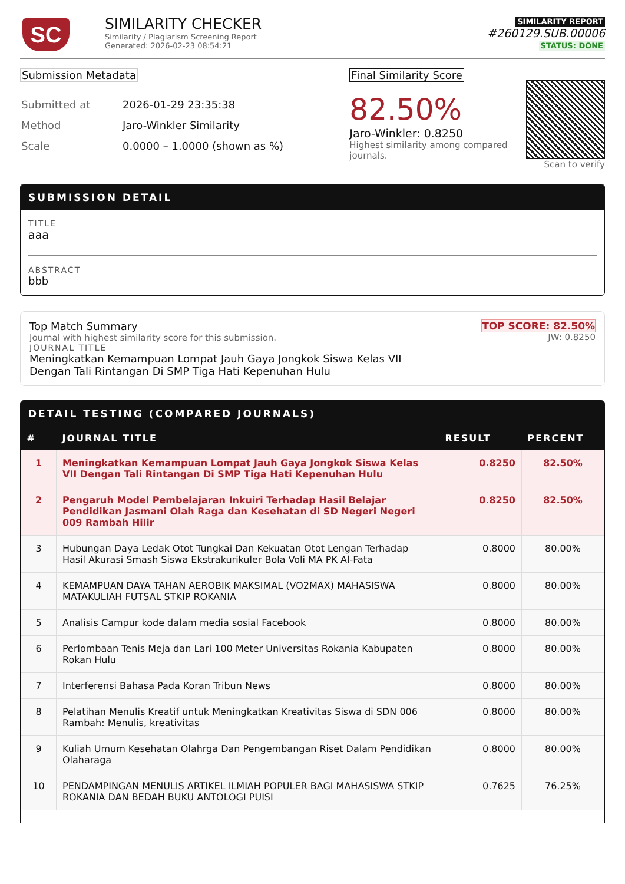SC
SIMILARITY CHECKER
Similarity / Plagiarism Screening Report
Generated: 2026-02-23 08:54:21
SIMILARITY REPORT
#260129.SUB.00006
STATUS: DONE
Submission Metadata
| Submitted at | 2026-01-29 23:35:38 |
| Method | Jaro-Winkler Similarity |
| Scale | 0.0000 – 1.0000 (shown as %) |
Final Similarity Score
82.50%
Jaro-Winkler: 0.8250
Highest similarity among compared journals.
Scan to verify
SUBMISSION DETAIL
TITLE
aaa
ABSTRACT
bbb
Top Match Summary
Journal with highest similarity score for this submission.
JOURNAL TITLE
Meningkatkan Kemampuan Lompat Jauh Gaya Jongkok Siswa Kelas VII Dengan Tali Rintangan Di SMP Tiga Hati Kepenuhan Hulu
TOP SCORE: 82.50%
JW: 0.8250
DETAIL TESTING (COMPARED JOURNALS)
| # | JOURNAL TITLE | RESULT | PERCENT |
| --- | --- | --- | --- |
| 1 | Meningkatkan Kemampuan Lompat Jauh Gaya Jongkok Siswa Kelas VII Dengan Tali Rintangan Di SMP Tiga Hati Kepenuhan Hulu | 0.8250 | 82.50% |
| 2 | Pengaruh Model Pembelajaran Inkuiri Terhadap Hasil Belajar Pendidikan Jasmani Olah Raga dan Kesehatan di SD Negeri Negeri 009 Rambah Hilir | 0.8250 | 82.50% |
| 3 | Hubungan Daya Ledak Otot Tungkai Dan Kekuatan Otot Lengan Terhadap Hasil Akurasi Smash Siswa Ekstrakurikuler Bola Voli MA PK Al-Fata | 0.8000 | 80.00% |
| 4 | KEMAMPUAN DAYA TAHAN AEROBIK MAKSIMAL (VO2MAX) MAHASISWA MATAKULIAH FUTSAL STKIP ROKANIA | 0.8000 | 80.00% |
| 5 | Analisis Campur kode dalam media sosial Facebook | 0.8000 | 80.00% |
| 6 | Perlombaan Tenis Meja dan Lari 100 Meter Universitas Rokania Kabupaten Rokan Hulu | 0.8000 | 80.00% |
| 7 | Interferensi Bahasa Pada Koran Tribun News | 0.8000 | 80.00% |
| 8 | Pelatihan Menulis Kreatif untuk Meningkatkan Kreativitas Siswa di SDN 006 Rambah: Menulis, kreativitas | 0.8000 | 80.00% |
| 9 | Kuliah Umum Kesehatan Olahrga Dan Pengembangan Riset Dalam Pendidikan Olaharaga | 0.8000 | 80.00% |
| 10 | PENDAMPINGAN MENULIS ARTIKEL ILMIAH POPULER BAGI MAHASISWA STKIP ROKANIA DAN BEDAH BUKU ANTOLOGI PUISI | 0.7625 | 76.25% |